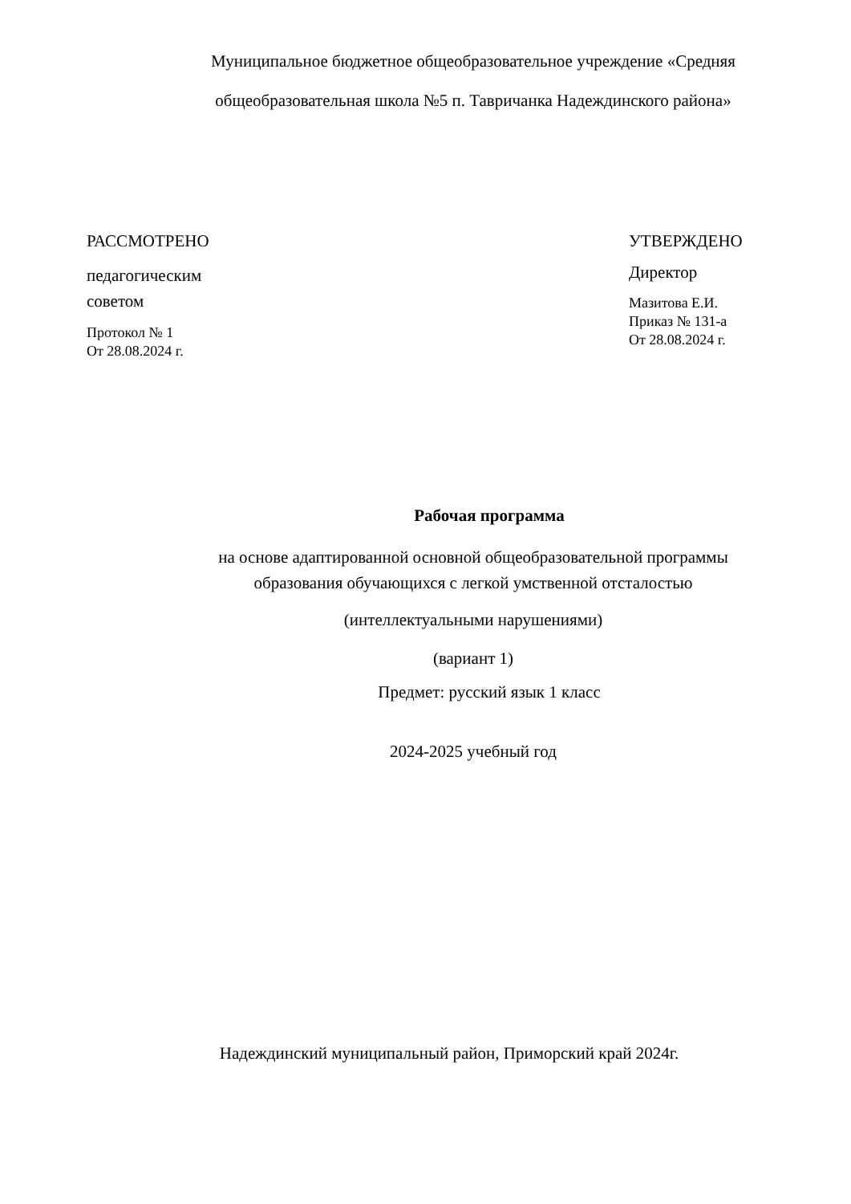Муниципальное бюджетное общеобразовательное учреждение «Средняя общеобразовательная школа №5 п. Тавричанка Надеждинского района»
РАССМОТРЕНО
педагогическим
советом
Протокол № 1
От 28.08.2024 г.
УТВЕРЖДЕНО
Директор
Мазитова Е.И.
Приказ № 131-а
От 28.08.2024 г.
Рабочая программа
на основе адаптированной основной общеобразовательной программы
образования обучающихся с легкой умственной отсталостью
(интеллектуальными нарушениями)
(вариант 1)
Предмет: русский язык 1 класс
2024-2025 учебный год
Надеждинский муниципальный район, Приморский край 2024г.